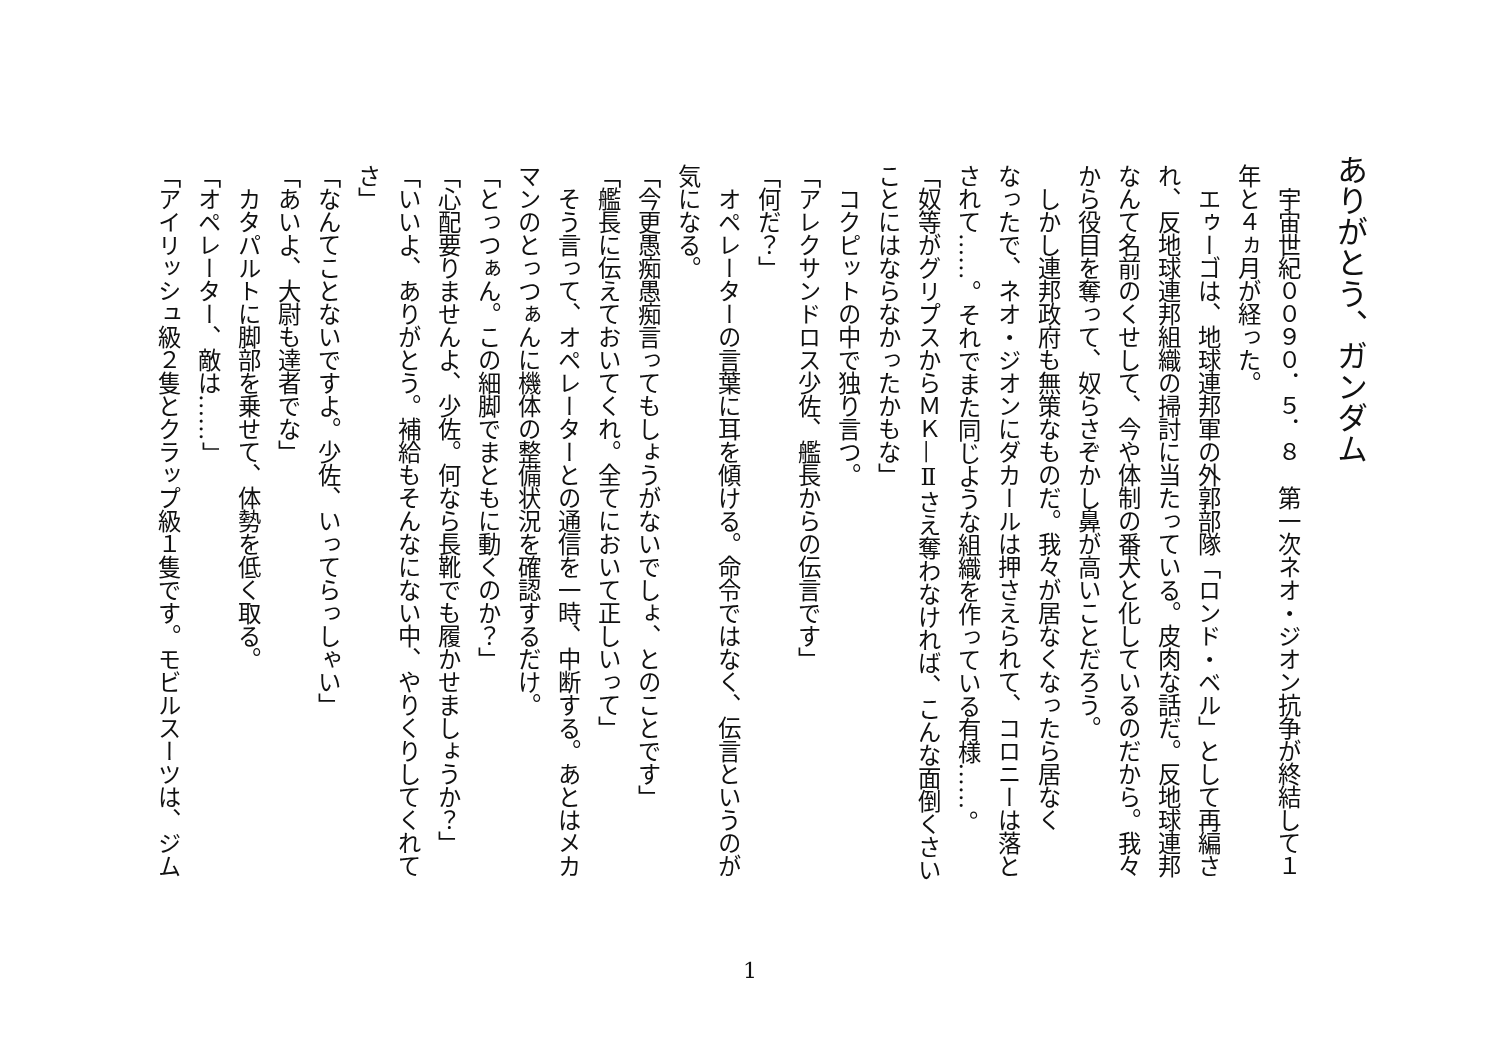ありがとう、ガンダム
　宇宙世紀００９０．５．８　第一次ネオ・ジオン抗争が終結して１
年と４ヵ月が経った。
　エゥーゴは、地球連邦軍の外郭部隊「ロンド・ベル」として再編さ
れ、反地球連邦組織の掃討に当たっている。皮肉な話だ。反地球連邦
なんて名前のくせして、今や体制の番犬と化しているのだから。我々
から役目を奪って、奴らさぞかし鼻が高いことだろう。
　しかし連邦政府も無策なものだ。我々が居なくなったら居なく
なったで、ネオ・ジオンにダカールは押さえられて、コロニーは落と
されて……。それでまた同じような組織を作っている有様……。
「奴等がグリプスからＭＫ—Ⅱさえ奪わなければ、こんな面倒くさい
ことにはならなかったかもな」
　コクピットの中で独り言つ。
「アレクサンドロス少佐、艦長からの伝言です」
「何だ？」
　オペレーターの言葉に耳を傾ける。命令ではなく、伝言というのが
気になる。
「今更愚痴愚痴言ってもしょうがないでしょ、とのことです」
「艦長に伝えておいてくれ。全てにおいて正しいって」
　そう言って、オペレーターとの通信を一時、中断する。あとはメカ
マンのとっつぁんに機体の整備状況を確認するだけ。
「とっつぁん。この細脚でまともに動くのか？」
「心配要りませんよ、少佐。何なら長靴でも履かせましょうか？」
「いいよ、ありがとう。補給もそんなにない中、やりくりしてくれて
さ」
「なんてことないですよ。少佐、いってらっしゃい」
「あいよ、大尉も達者でな」
　カタパルトに脚部を乗せて、体勢を低く取る。
「オペレーター、敵は……」
「アイリッシュ級２隻とクラップ級１隻です。モビルスーツは、ジム
1